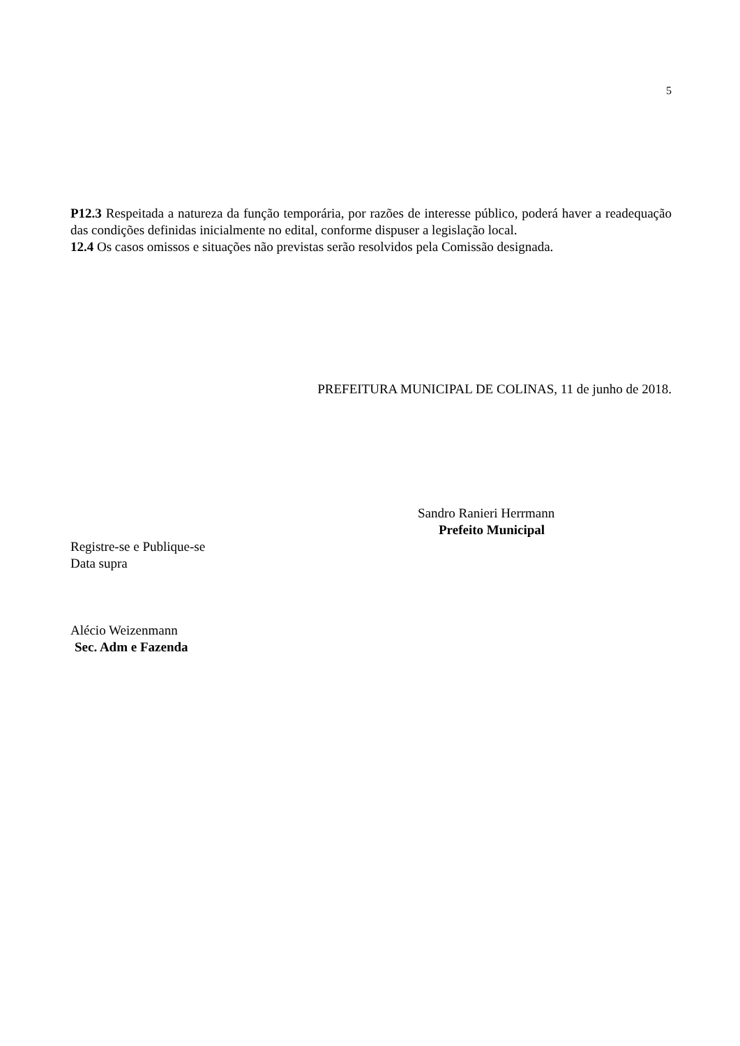5
P12.3 Respeitada a natureza da função temporária, por razões de interesse público, poderá haver a readequação das condições definidas inicialmente no edital, conforme dispuser a legislação local.
12.4 Os casos omissos e situações não previstas serão resolvidos pela Comissão designada.
PREFEITURA MUNICIPAL DE COLINAS, 11 de junho de 2018.
Sandro Ranieri Herrmann
Prefeito Municipal
Registre-se e Publique-se
Data supra
Alécio Weizenmann
Sec. Adm e Fazenda